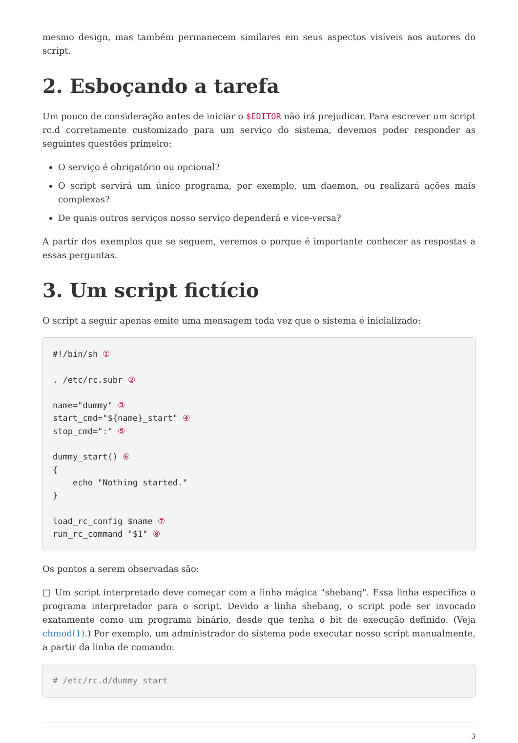mesmo design, mas também permanecem similares em seus aspectos visíveis aos autores do script.
2. Esboçando a tarefa
Um pouco de consideração antes de iniciar o $EDITOR não irá prejudicar. Para escrever um script rc.d corretamente customizado para um serviço do sistema, devemos poder responder as seguintes questões primeiro:
O serviço é obrigatório ou opcional?
O script servirá um único programa, por exemplo, um daemon, ou realizará ações mais complexas?
De quais outros serviços nosso serviço dependerá e vice-versa?
A partir dos exemplos que se seguem, veremos o porque é importante conhecer as respostas a essas perguntas.
3. Um script fictício
O script a seguir apenas emite uma mensagem toda vez que o sistema é inicializado:
#!/bin/sh ①

. /etc/rc.subr ②

name="dummy" ③
start_cmd="${name}_start" ④
stop_cmd=":" ⑤

dummy_start() ⑥
{
    echo "Nothing started."
}

load_rc_config $name ⑦
run_rc_command "$1" ⑧
Os pontos a serem observadas são:
□ Um script interpretado deve começar com a linha mágica "shebang". Essa linha especifica o programa interpretador para o script. Devido a linha shebang, o script pode ser invocado exatamente como um programa binário, desde que tenha o bit de execução definido. (Veja chmod(1).) Por exemplo, um administrador do sistema pode executar nosso script manualmente, a partir da linha de comando:
# /etc/rc.d/dummy start
3